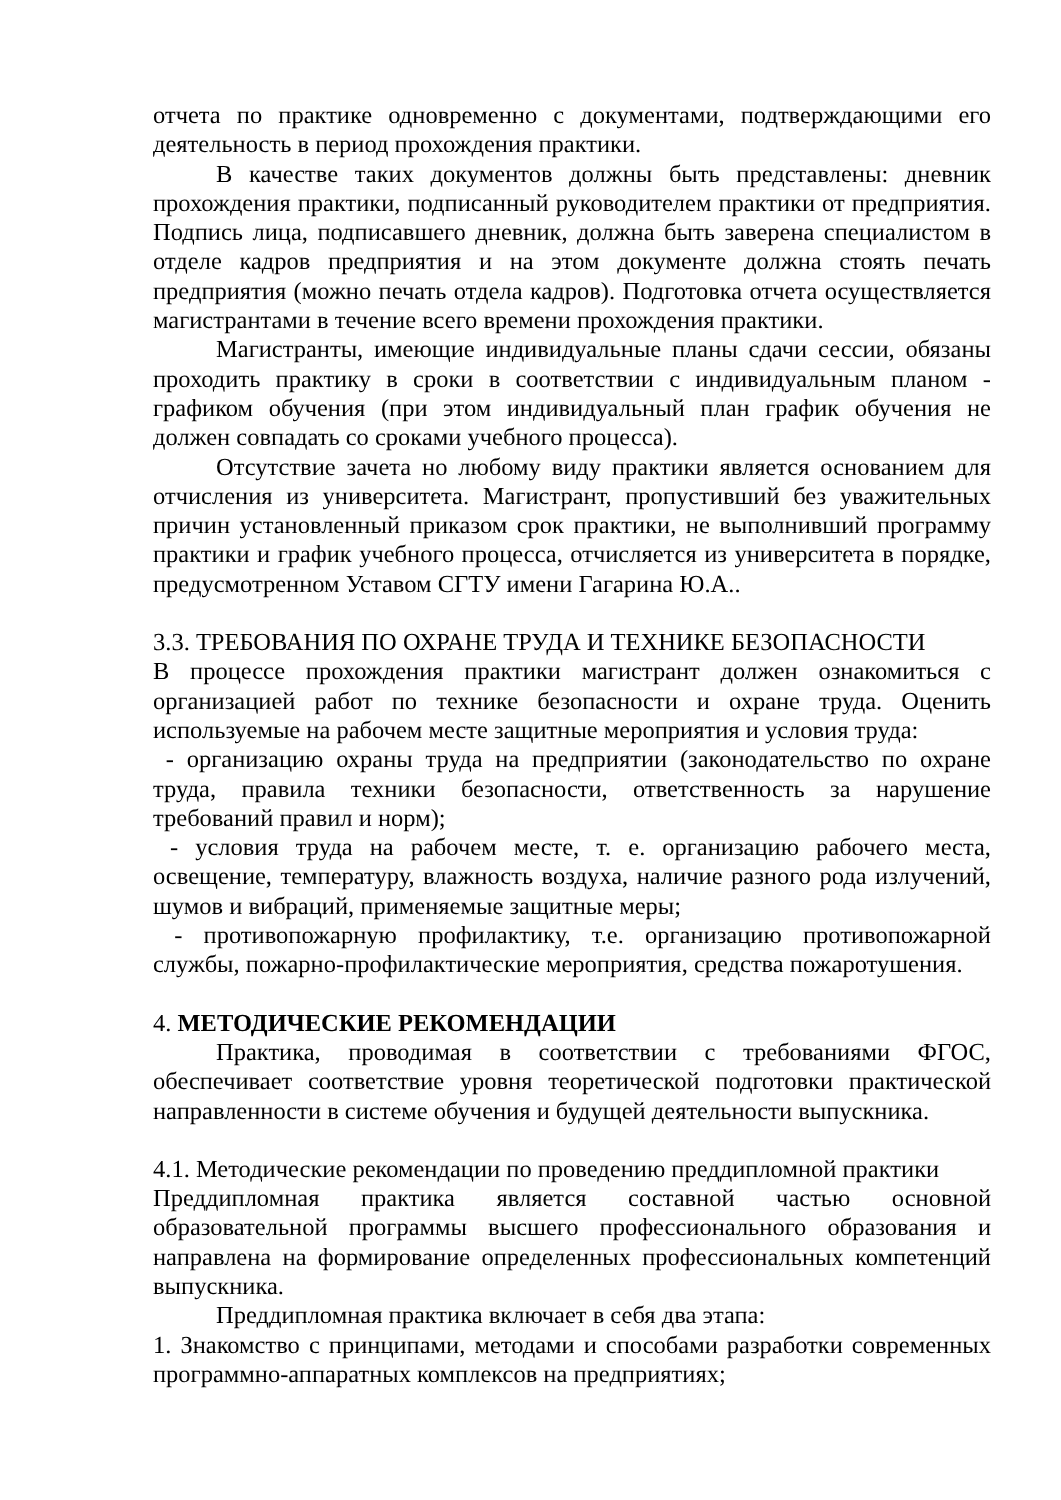отчета по практике одновременно с документами, подтверждающими его деятельность в период прохождения практики.
В качестве таких документов должны быть представлены: дневник прохождения практики, подписанный руководителем практики от предприятия. Подпись лица, подписавшего дневник, должна быть заверена специалистом в отделе кадров предприятия и на этом документе должна стоять печать предприятия (можно печать отдела кадров). Подготовка отчета осуществляется магистрантами в течение всего времени прохождения практики.
Магистранты, имеющие индивидуальные планы сдачи сессии, обязаны проходить практику в сроки в соответствии с индивидуальным планом - графиком обучения (при этом индивидуальный план график обучения не должен совпадать со сроками учебного процесса).
Отсутствие зачета но любому виду практики является основанием для отчисления из университета. Магистрант, пропустивший без уважительных причин установленный приказом срок практики, не выполнивший программу практики и график учебного процесса, отчисляется из университета в порядке, предусмотренном Уставом СГТУ имени Гагарина Ю.А..
3.3. ТРЕБОВАНИЯ ПО ОХРАНЕ ТРУДА И ТЕХНИКЕ БЕЗОПАСНОСТИ
В процессе прохождения практики магистрант должен ознакомиться с организацией работ по технике безопасности и охране труда. Оценить используемые на рабочем месте защитные мероприятия и условия труда:
- организацию охраны труда на предприятии (законодательство по охране труда, правила техники безопасности, ответственность за нарушение требований правил и норм);
- условия труда на рабочем месте, т. е. организацию рабочего места, освещение, температуру, влажность воздуха, наличие разного рода излучений, шумов и вибраций, применяемые защитные меры;
- противопожарную профилактику, т.е. организацию противопожарной службы, пожарно-профилактические мероприятия, средства пожаротушения.
4. МЕТОДИЧЕСКИЕ РЕКОМЕНДАЦИИ
Практика, проводимая в соответствии с требованиями ФГОС, обеспечивает соответствие уровня теоретической подготовки практической направленности в системе обучения и будущей деятельности выпускника.
4.1. Методические рекомендации по проведению преддипломной практики
Преддипломная практика является составной частью основной образовательной программы высшего профессионального образования и направлена на формирование определенных профессиональных компетенций выпускника.
Преддипломная практика включает в себя два этапа:
1. Знакомство с принципами, методами и способами разработки современных программно-аппаратных комплексов на предприятиях;